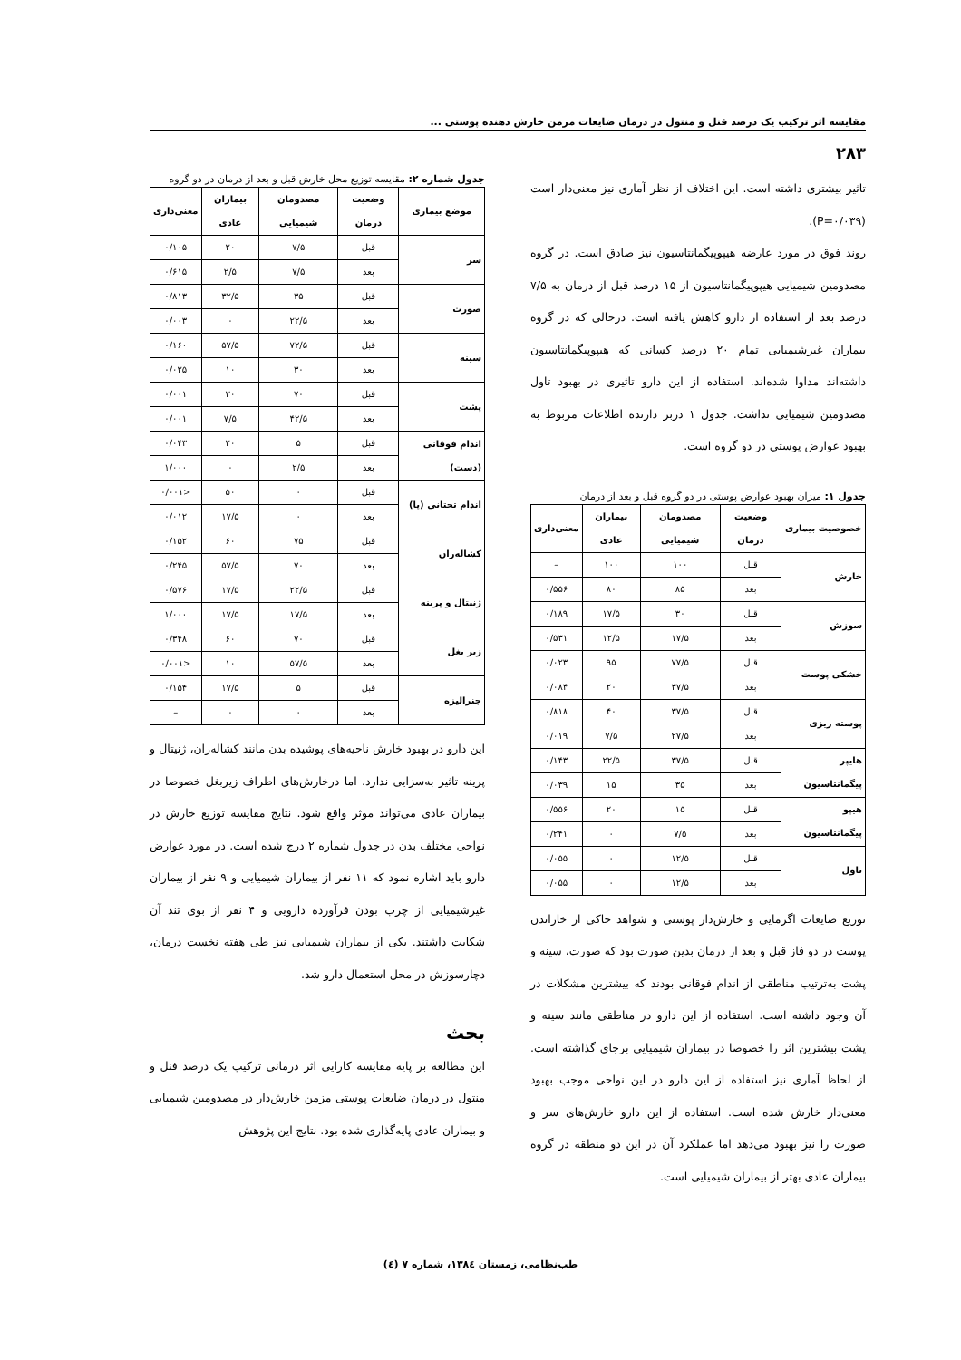مقایسه اثر ترکیب یک درصد فنل و منتول در درمان ضایعات مزمن خارش دهنده پوستی ...
۲۸۳
تاثیر بیشتری داشته است. این اختلاف از نظر آماری نیز معنی‌دار است (P=۰/۰۳۹).
روند فوق در مورد عارضه هیپوپیگمانتاسیون نیز صادق است. در گروه مصدومین شیمیایی هیپوپیگمانتاسیون از ۱۵ درصد قبل از درمان به ۷/۵ درصد بعد از استفاده از دارو کاهش یافته است. درحالی که در گروه بیماران غیرشیمیایی تمام ۲۰ درصد کسانی که هیپوپیگمانتاسیون داشته‌اند مداوا شده‌اند. استفاده از این دارو تاثیری در بهبود تاول مصدومین شیمیایی نداشت. جدول ۱ دربر دارنده اطلاعات مربوط به بهبود عوارض پوستی در دو گروه است.
جدول ۱: میزان بهبود عوارض پوستی در دو گروه قبل و بعد از درمان
| خصوصیت بیماری | وضعیت درمان | مصدومان شیمیایی | بیماران عادی | معنی‌داری |
| --- | --- | --- | --- | --- |
| خارش | قبل | ۱۰۰ | ۱۰۰ | – |
| | بعد | ۸۵ | ۸۰ | ۰/۵۵۶ |
| سوزش | قبل | ۳۰ | ۱۷/۵ | ۰/۱۸۹ |
| | بعد | ۱۷/۵ | ۱۲/۵ | ۰/۵۳۱ |
| خشکی پوست | قبل | ۷۷/۵ | ۹۵ | ۰/۰۲۳ |
| | بعد | ۳۷/۵ | ۲۰ | ۰/۰۸۴ |
| پوسته ریزی | قبل | ۳۷/۵ | ۴۰ | ۰/۸۱۸ |
| | بعد | ۲۷/۵ | ۷/۵ | ۰/۰۱۹ |
| هایپر پیگمانتاسیون | قبل | ۳۷/۵ | ۲۲/۵ | ۰/۱۴۳ |
| | بعد | ۳۵ | ۱۵ | ۰/۰۳۹ |
| هیپو پیگمانتاسیون | قبل | ۱۵ | ۲۰ | ۰/۵۵۶ |
| | بعد | ۷/۵ | ۰ | ۰/۲۴۱ |
| تاول | قبل | ۱۲/۵ | ۰ | ۰/۰۵۵ |
| | بعد | ۱۲/۵ | ۰ | ۰/۰۵۵ |
توزیع ضایعات اگزمایی و خارش‌دار پوستی و شواهد حاکی از خاراندن پوست در دو فاز قبل و بعد از درمان بدین صورت بود که صورت، سینه و پشت به‌ترتیب مناطقی از اندام فوقانی بودند که بیشترین مشکلات در آن وجود داشته است. استفاده از این دارو در مناطقی مانند سینه و پشت بیشترین اثر را خصوصا در بیماران شیمیایی برجای گذاشته است. از لحاظ آماری نیز استفاده از این دارو در این نواحی موجب بهبود معنی‌دار خارش شده است. استفاده از این دارو خارش‌های سر و صورت را نیز بهبود می‌دهد اما عملکرد آن در این دو منطقه در گروه بیماران عادی بهتر از بیماران شیمیایی است.
جدول شماره ۲: مقایسه توزیع محل خارش قبل و بعد از درمان در دو گروه
| موضع بیماری | وضعیت درمان | مصدومان شیمیایی | بیماران عادی | معنی‌داری |
| --- | --- | --- | --- | --- |
| سر | قبل | ۷/۵ | ۲۰ | ۰/۱۰۵ |
| | بعد | ۷/۵ | ۲/۵ | ۰/۶۱۵ |
| صورت | قبل | ۳۵ | ۳۲/۵ | ۰/۸۱۳ |
| | بعد | ۲۲/۵ | ۰ | ۰/۰۰۳ |
| سینه | قبل | ۷۲/۵ | ۵۷/۵ | ۰/۱۶۰ |
| | بعد | ۳۰ | ۱۰ | ۰/۰۲۵ |
| پشت | قبل | ۷۰ | ۳۰ | ۰/۰۰۱ |
| | بعد | ۴۲/۵ | ۷/۵ | ۰/۰۰۱ |
| اندام فوقانی (دست) | قبل | ۵ | ۲۰ | ۰/۰۴۳ |
| | بعد | ۲/۵ | ۰ | ۱/۰۰۰ |
| اندام تحتانی (پا) | قبل | ۰ | ۵۰ | <۰/۰۰۱ |
| | بعد | ۰ | ۱۷/۵ | ۰/۰۱۲ |
| کشاله‌ران | قبل | ۷۵ | ۶۰ | ۰/۱۵۲ |
| | بعد | ۷۰ | ۵۷/۵ | ۰/۲۴۵ |
| ژنیتال و پرینه | قبل | ۲۲/۵ | ۱۷/۵ | ۰/۵۷۶ |
| | بعد | ۱۷/۵ | ۱۷/۵ | ۱/۰۰۰ |
| زیر بغل | قبل | ۷۰ | ۶۰ | ۰/۳۴۸ |
| | بعد | ۵۷/۵ | ۱۰ | <۰/۰۰۱ |
| جنرالیزه | قبل | ۵ | ۱۷/۵ | ۰/۱۵۴ |
| | بعد | ۰ | ۰ | – |
این دارو در بهبود خارش ناحیه‌های پوشیده بدن مانند کشاله‌ران، ژنیتال و پرینه تاثیر به‌سزایی ندارد. اما درخارش‌های اطراف زیربغل خصوصا در بیماران عادی می‌تواند موثر واقع شود. نتایج مقایسه توزیع خارش در نواحی مختلف بدن در جدول شماره ۲ درج شده است. در مورد عوارض دارو باید اشاره نمود که ۱۱ نفر از بیماران شیمیایی و ۹ نفر از بیماران غیرشیمیایی از چرب بودن فرآورده دارویی و ۴ نفر از بوی تند آن شکایت داشتند. یکی از بیماران شیمیایی نیز طی هفته نخست درمان، دچارسوزش در محل استعمال دارو شد.
بحث
این مطالعه بر پایه مقایسه کارایی اثر درمانی ترکیب یک درصد فنل و منتول در درمان ضایعات پوستی مزمن خارش‌دار در مصدومین شیمیایی و بیماران عادی پایه‌گذاری شده بود. نتایج این پژوهش
طب‌نظامی، زمستان ۱۳۸٤، شماره ۷ (٤)